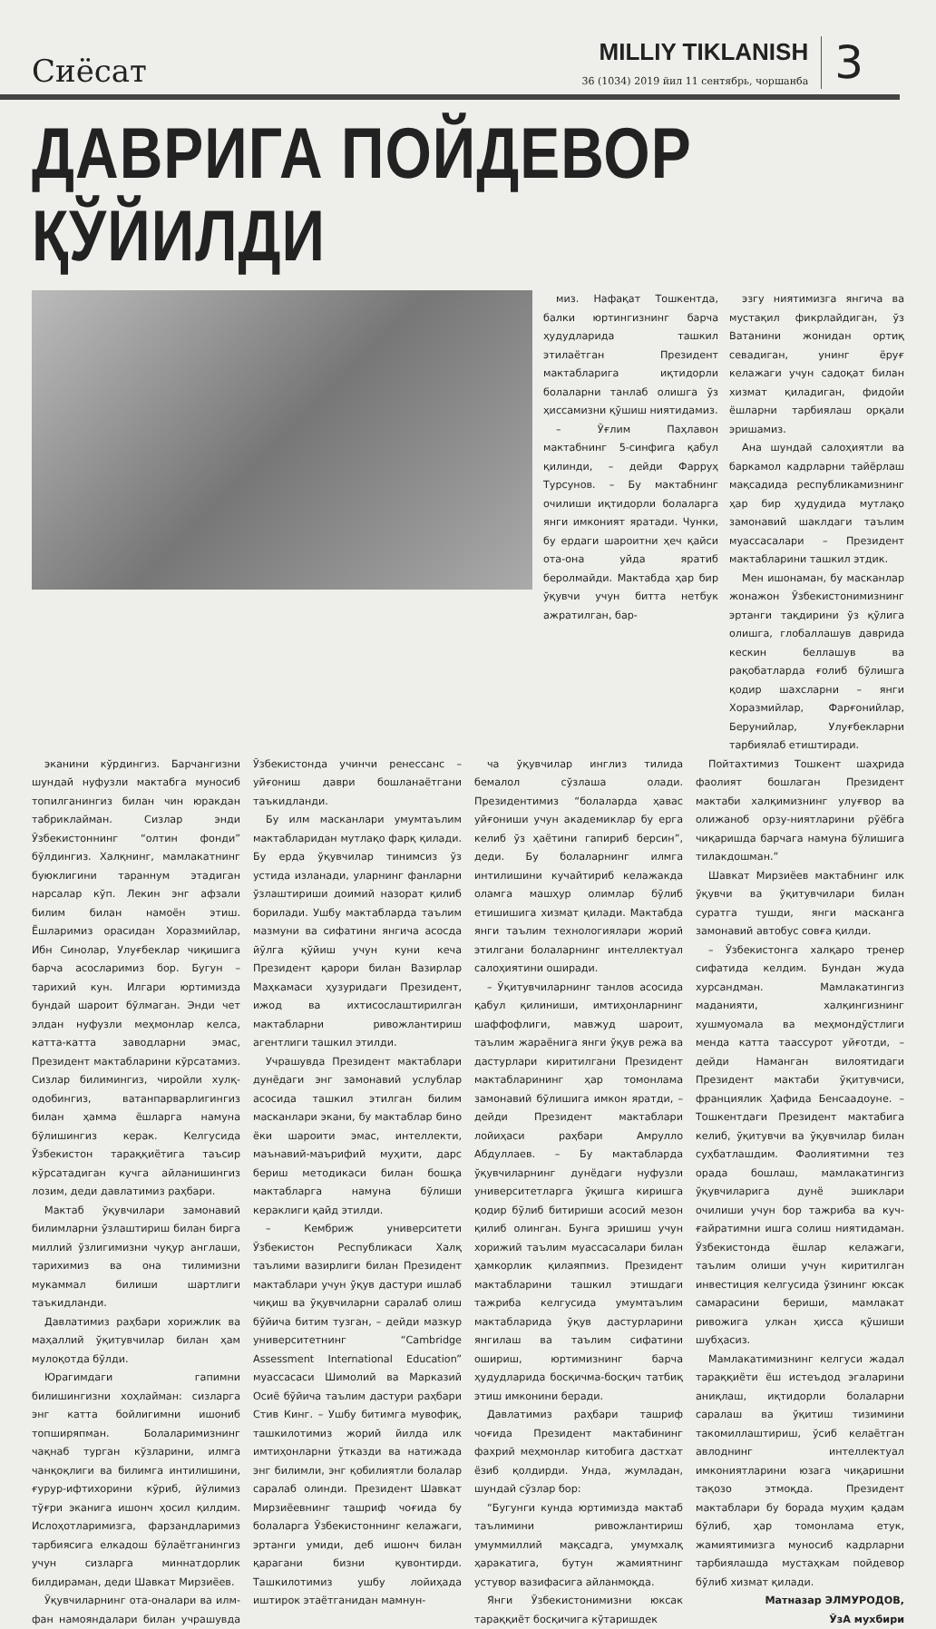Сиёсат
MILLIY TIKLANISH
36 (1034) 2019 йил 11 сентябрь, чоршанба
3
ДАВРИГА ПОЙДЕВОР ҚЎЙИЛДИ
миз. Нафақат Тошкентда, балки юртингизнинг барча ҳудудларида ташкил этилаётган Президент мактабларига иқтидорли болаларни танлаб олишга ўз ҳиссамизни қўшиш ниятидамиз.
– Ўғлим Паҳлавон мактабнинг 5-синфига қабул қилинди, – дейди Фарруҳ Турсунов. – Бу мактабнинг очилиши иқтидорли болаларга янги имконият яратади. Чунки, бу ердаги шароитни ҳеч қайси ота-она уйда яратиб беролмайди. Мактабда ҳар бир ўқувчи учун битта нетбук ажратилган, бар-
эзгу ниятимизга янгича ва мустақил фикрлайдиган, ўз Ватанини жонидан ортиқ севадиган, унинг ёруғ келажаги учун садоқат билан хизмат қиладиган, фидойи ёшларни тарбиялаш орқали эришамиз.
Ана шундай салоҳиятли ва баркамол кадрларни тайёрлаш мақсадида республикамизнинг ҳар бир ҳудудида мутлақо замонавий шаклдаги таълим муассасалари – Президент мактабларини ташкил этдик.
Мен ишонаман, бу масканлар жонажон Ўзбекистонимизнинг эртанги тақдирини ўз қўлига олишга, глобаллашув даврида кескин беллашув ва рақобатларда ғолиб бўлишга қодир шахсларни – янги Хоразмийлар, Фарғонийлар, Берунийлар, Улуғбекларни тарбиялаб етиштиради.
эканини кўрдингиз. Барчангизни шундай нуфузли мактабга муносиб топилганингиз билан чин юракдан табриклайман. Сизлар энди Ўзбекистоннинг “олтин фонди” бўлдингиз. Халқнинг, мамлакатнинг буюклигини тараннум этадиган нарсалар кўп. Лекин энг афзали билим билан намоён этиш. Ёшларимиз орасидан Хоразмийлар, Ибн Синолар, Улуғбеклар чиқишига барча асосларимиз бор. Бугун – тарихий кун. Илгари юртимизда бундай шароит бўлмаган. Энди чет элдан нуфузли меҳмонлар келса, катта-катта заводларни эмас, Президент мактабларини кўрсатамиз. Сизлар билимингиз, чиройли хулқ-одобингиз, ватанпарварлигингиз билан ҳамма ёшларга намуна бўлишингиз керак. Келгусида Ўзбекистон тараққиётига таъсир кўрсатадиган кучга айланишингиз лозим, деди давлатимиз раҳбари.
Мактаб ўқувчилари замонавий билимларни ўзлаштириш билан бирга миллий ўзлигимизни чуқур англаши, тарихимиз ва она тилимизни мукаммал билиши шартлиги таъкидланди.
Давлатимиз раҳбари хорижлик ва маҳаллий ўқитувчилар билан ҳам мулоқотда бўлди.
Юрагимдаги гапимни билишингизни хоҳлайман: сизларга энг катта бойлигимни ишониб топширяпман. Болаларимизнинг чақнаб турган кўзларини, илмга чанқоқлиги ва билимга интилишини, ғурур-ифтихорини кўриб, йўлимиз тўғри эканига ишонч ҳосил қилдим. Ислоҳотларимизга, фарзандларимиз тарбиясига елкадош бўлаётганингиз учун сизларга миннатдорлик билдираман, деди Шавкат Мирзиёев.
Ўқувчиларнинг ота-оналари ва илм-фан намояндалари билан учрашувда Ўзбекистонда учинчи ренессанс – уйғониш даври бошланаётгани таъкидланди.
Бу илм масканлари умумтаълим мактабларидан мутлақо фарқ қилади. Бу ерда ўқувчилар тинимсиз ўз устида изланади, уларнинг фанларни ўзлаштириши доимий назорат қилиб борилади. Ушбу мактабларда таълим мазмуни ва сифатини янгича асосда йўлга қўйиш учун куни кеча Президент қарори билан Вазирлар Маҳкамаси ҳузуридаги Президент, ижод ва ихтисослаштирилган мактабларни ривожлантириш агентлиги ташкил этилди.
Учрашувда Президент мактаблари дунёдаги энг замонавий услублар асосида ташкил этилган билим масканлари экани, бу мактаблар бино ёки шароити эмас, интеллекти, маънавий-маърифий муҳити, дарс бериш методикаси билан бошқа мактабларга намуна бўлиши кераклиги қайд этилди.
– Кембриж университети Ўзбекистон Республикаси Халқ таълими вазирлиги билан Президент мактаблари учун ўқув дастури ишлаб чиқиш ва ўқувчиларни саралаб олиш бўйича битим тузган, – дейди мазкур университетнинг “Cambridge Assessment International Education” муассасаси Шимолий ва Марказий Осиё бўйича таълим дастури раҳбари Стив Кинг. – Ушбу битимга мувофиқ, ташкилотимиз жорий йилда илк имтиҳонларни ўтказди ва натижада энг билимли, энг қобилиятли болалар саралаб олинди. Президент Шавкат Мирзиёевнинг ташриф чоғида бу болаларга Ўзбекистоннинг келажаги, эртанги умиди, деб ишонч билан қарагани бизни қувонтирди. Ташкилотимиз ушбу лойиҳада иштирок этаётганидан мамнун-
ча ўқувчилар инглиз тилида бемалол сўзлаша олади. Президентимиз “болаларда ҳавас уйғониши учун академиклар бу ерга келиб ўз ҳаётини гапириб берсин”, деди. Бу болаларнинг илмга интилишини кучайтириб келажакда оламга машҳур олимлар бўлиб етишишига хизмат қилади. Мактабда янги таълим технологиялари жорий этилгани болаларнинг интеллектуал салоҳиятини оширади.
– Ўқитувчиларнинг танлов асосида қабул қилиниши, имтиҳонларнинг шаффофлиги, мавжуд шароит, таълим жараёнига янги ўқув режа ва дастурлари киритилгани Президент мактабларининг ҳар томонлама замонавий бўлишига имкон яратди, – дейди Президент мактаблари лойиҳаси раҳбари Амрулло Абдуллаев. – Бу мактабларда ўқувчиларнинг дунёдаги нуфузли университетларга ўқишга киришга қодир бўлиб битириши асосий мезон қилиб олинган. Бунга эришиш учун хорижий таълим муассасалари билан ҳамкорлик қилаяпмиз. Президент мактабларини ташкил этишдаги тажриба келгусида умумтаълим мактабларида ўқув дастурларини янгилаш ва таълим сифатини ошириш, юртимизнинг барча ҳудудларида босқичма-босқич татбиқ этиш имконини беради.
Давлатимиз раҳбари ташриф чоғида Президент мактабининг фахрий меҳмонлар китобига дастхат ёзиб қолдирди. Унда, жумладан, шундай сўзлар бор:
“Бугунги кунда юртимизда мактаб таълимини ривожлантириш умуммиллий мақсадга, умумхалқ ҳаракатига, бутун жамиятнинг устувор вазифасига айланмоқда.
Янги Ўзбекистонимизни юксак тараққиёт босқичига кўтаришдек
Пойтахтимиз Тошкент шаҳрида фаолият бошлаган Президент мактаби халқимизнинг улуғвор ва олижаноб орзу-ниятларини рўёбга чиқаришда барчага намуна бўлишига тилакдошман.”
Шавкат Мирзиёев мактабнинг илк ўқувчи ва ўқитувчилари билан суратга тушди, янги масканга замонавий автобус совға қилди.
– Ўзбекистонга халқаро тренер сифатида келдим. Бундан жуда хурсандман. Мамлакатингиз маданияти, халқингизнинг хушмуомала ва меҳмондўстлиги менда катта таассурот уйғотди, – дейди Наманган вилоятидаги Президент мактаби ўқитувчиси, франциялик Ҳафида Бенсаадоуне. – Тошкентдаги Президент мактабига келиб, ўқитувчи ва ўқувчилар билан суҳбатлашдим. Фаолиятимни тез орада бошлаш, мамлакатингиз ўқувчиларига дунё эшиклари очилиши учун бор тажриба ва куч-ғайратимни ишга солиш ниятидаман. Ўзбекистонда ёшлар келажаги, таълим олиши учун киритилган инвестиция келгусида ўзининг юксак самарасини бериши, мамлакат ривожига улкан ҳисса қўшиши шубҳасиз.
Мамлакатимизнинг келгуси жадал тараққиёти ёш истеъдод эгаларини аниқлаш, иқтидорли болаларни саралаш ва ўқитиш тизимини такомиллаштириш, ўсиб келаётган авлоднинг интеллектуал имкониятларини юзага чиқаришни тақозо этмоқда. Президент мактаблари бу борада муҳим қадам бўлиб, ҳар томонлама етук, жамиятимизга муносиб кадрларни тарбиялашда мустаҳкам пойдевор бўлиб хизмат қилади.
Матназар ЭЛМУРОДОВ,
ЎзА мухбири